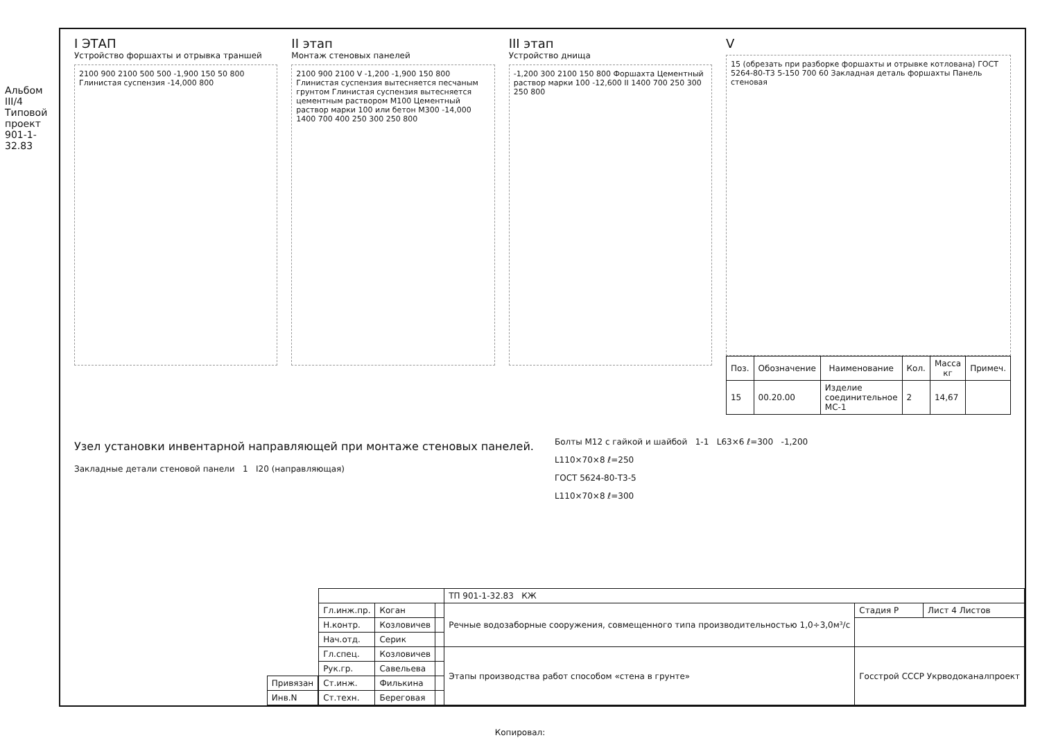Альбом III/4 Типовой проект 901-1-32.83
I ЭТАП
Устройство форшахты и отрывка траншей
2100 900 2100 500 500 -1,900 150 50 800 Глинистая суспензия -14,000 800
II этап
Монтаж стеновых панелей
2100 900 2100 V -1,200 -1,900 150 800 Глинистая суспензия вытесняется песчаным грунтом Глинистая суспензия вытесняется цементным раствором М100 Цементный раствор марки 100 или бетон М300 -14,000 1400 700 400 250 300 250 800
III этап
Устройство днища
-1,200 300 2100 150 800 Форшахта Цементный раствор марки 100 -12,600 II 1400 700 250 300 250 800
V
15 (обрезать при разборке форшахты и отрывке котлована) ГОСТ 5264-80-Т3 5-150 700 60 Закладная деталь форшахты Панель стеновая
| Поз. | Обозначение | Наименование | Кол. | Масса кг | Примеч. |
| --- | --- | --- | --- | --- | --- |
| 15 | 00.20.00 | Изделие соединительное МС-1 | 2 | 14,67 | |
Узел установки инвентарной направляющей при монтаже стеновых панелей.
Закладные детали стеновой панели 1 I20 (направляющая)
Болты М12 с гайкой и шайбой 1-1 L63×6 ℓ=300 -1,200
L110×70×8 ℓ=250
ГОСТ 5624-80-Т3-5
L110×70×8 ℓ=300
| Привязан |
| Инв.N |
| | | | ТП 901-1-32.83 КЖ | | |
| Гл.инж.пр. | Коган | | Речные водозаборные сооружения, совмещенного типа производительностью 1,0÷3,0м³/с | Стадия Р | Лист 4 Листов |
| Н.контр. | Козловичев | | | | |
| Нач.отд. | Серик | | | | |
| Гл.спец. | Козловичев | | Этапы производства работ способом «стена в грунте» | Госстрой СССР Укрводоканалпроект | |
| Рук.гр. | Савельева | | | | |
| Ст.инж. | Филькина | | | | |
| Ст.техн. | Береговая | | | | |
Копировал: